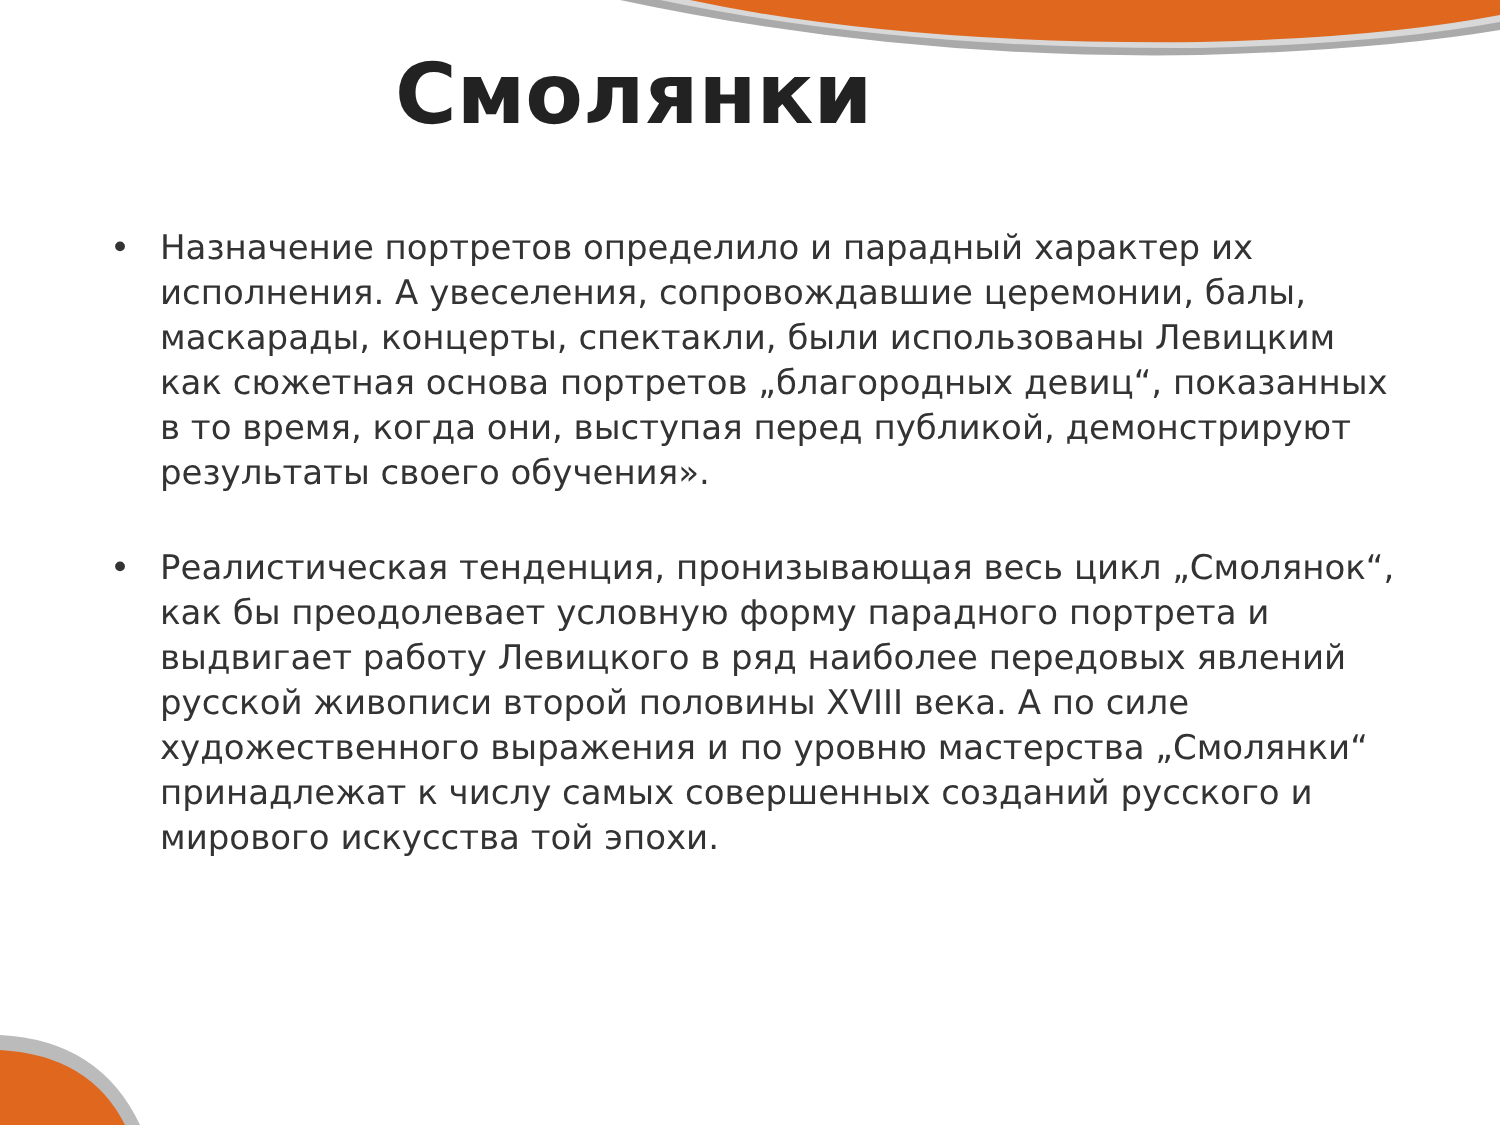Смолянки
• Назначение портретов определило и парадный характер их исполнения. А увеселения, сопровождавшие церемонии, балы, маскарады, концерты, спектакли, были использованы Левицким как сюжетная основа портретов „благородных девиц“, показанных в то время, когда они, выступая перед публикой, демонстрируют результаты своего обучения».
• Реалистическая тенденция, пронизывающая весь цикл „Смолянок“, как бы преодолевает условную форму парадного портрета и выдвигает работу Левицкого в ряд наиболее передовых явлений русской живописи второй половины XVIII века. А по силе художественного выражения и по уровню мастерства „Смолянки“ принадлежат к числу самых совершенных созданий русского и мирового искусства той эпохи.